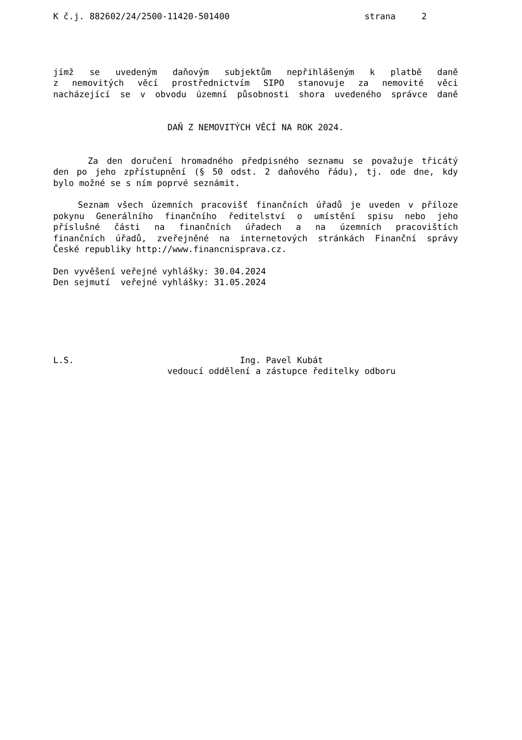K č.j. 882602/24/2500-11420-501400                          strana     2
jímž se uvedeným daňovým subjektům nepřihlášeným k platbě daně
z nemovitých věcí prostřednictvím SIPO stanovuje za nemovité věci
nacházející se v obvodu územní působnosti shora uvedeného správce daně
DAŇ Z NEMOVITÝCH VĚCÍ NA ROK 2024.
Za den doručení hromadného předpisného seznamu se považuje třicátý
den po jeho zpřístupnění (§ 50 odst. 2 daňového řádu), tj. ode dne, kdy
bylo možné se s ním poprvé seznámit.
Seznam všech územních pracovišť finančních úřadů je uveden v příloze
pokynu Generálního finančního ředitelství o umístění spisu nebo jeho
příslušné části na finančních úřadech a na územních pracovištích
finančních úřadů, zveřejněné na internetových stránkách Finanční správy
České republiky http://www.financnisprava.cz.
Den vyvěšení veřejné vyhlášky: 30.04.2024
Den sejmutí  veřejné vyhlášky: 31.05.2024
L.S.                                Ing. Pavel Kubát
                      vedoucí oddělení a zástupce ředitelky odboru